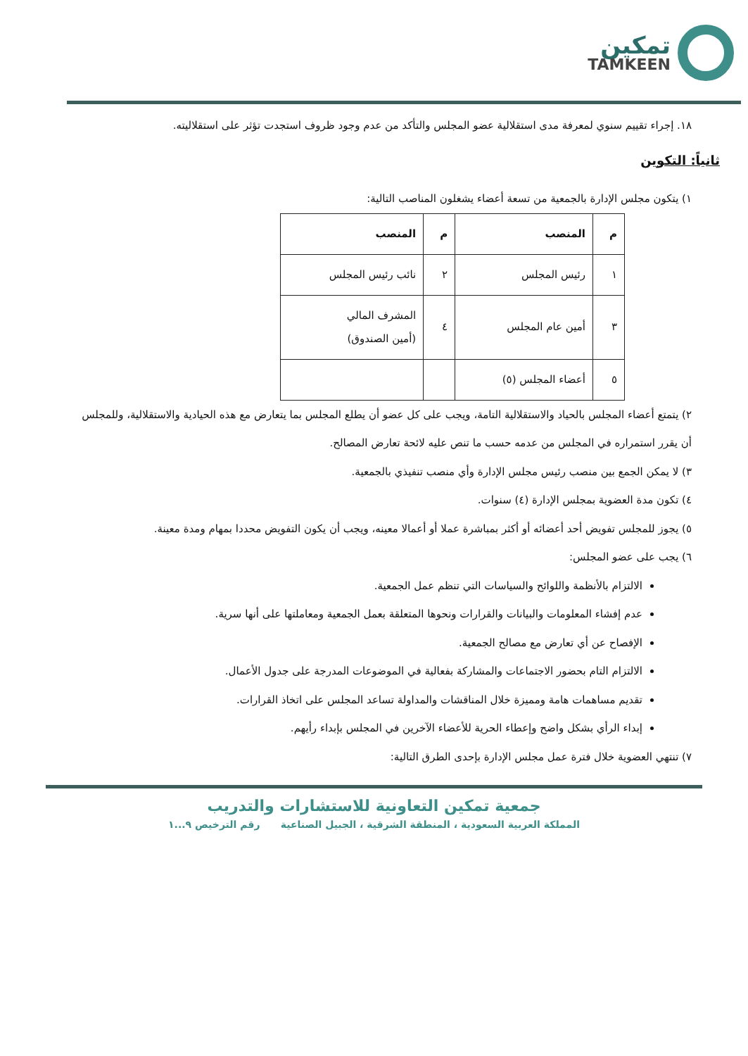تمكين
TAMKEEN
١٨. إجراء تقييم سنوي لمعرفة مدى استقلالية عضو المجلس والتأكد من عدم وجود ظروف استجدت تؤثر على استقلاليته.
ثانياً: التكوين
١) يتكون مجلس الإدارة بالجمعية من تسعة أعضاء يشغلون المناصب التالية:
| م | المنصب | م | المنصب |
| --- | --- | --- | --- |
| ١ | رئيس المجلس | ٢ | نائب رئيس المجلس |
| ٣ | أمين عام المجلس | ٤ | المشرف المالي (أمين الصندوق) |
| ٥ | أعضاء المجلس (٥) | | |
٢) يتمتع أعضاء المجلس بالحياد والاستقلالية التامة، ويجب على كل عضو أن يطلع المجلس بما يتعارض مع هذه الحيادية والاستقلالية، وللمجلس أن يقرر استمراره في المجلس من عدمه حسب ما تنص عليه لائحة تعارض المصالح.
٣) لا يمكن الجمع بين منصب رئيس مجلس الإدارة وأي منصب تنفيذي بالجمعية.
٤) تكون مدة العضوية بمجلس الإدارة (٤) سنوات.
٥) يجوز للمجلس تفويض أحد أعضائه أو أكثر بمباشرة عملا أو أعمالا معينه، ويجب أن يكون التفويض محددا بمهام ومدة معينة.
٦) يجب على عضو المجلس:
الالتزام بالأنظمة واللوائح والسياسات التي تنظم عمل الجمعية.
عدم إفشاء المعلومات والبيانات والقرارات ونحوها المتعلقة بعمل الجمعية ومعاملتها على أنها سرية.
الإفصاح عن أي تعارض مع مصالح الجمعية.
الالتزام التام بحضور الاجتماعات والمشاركة بفعالية في الموضوعات المدرجة على جدول الأعمال.
تقديم مساهمات هامة ومميزة خلال المناقشات والمداولة تساعد المجلس على اتخاذ القرارات.
إبداء الرأي بشكل واضح وإعطاء الحرية للأعضاء الآخرين في المجلس بإبداء رأيهم.
٧) تنتهي العضوية خلال فترة عمل مجلس الإدارة بإحدى الطرق التالية:
جمعية تمكين التعاونية للاستشارات والتدريب
المملكة العربية السعودية ، المنطقة الشرقية ، الجبيل الصناعية رقم الترخيص ٩...١